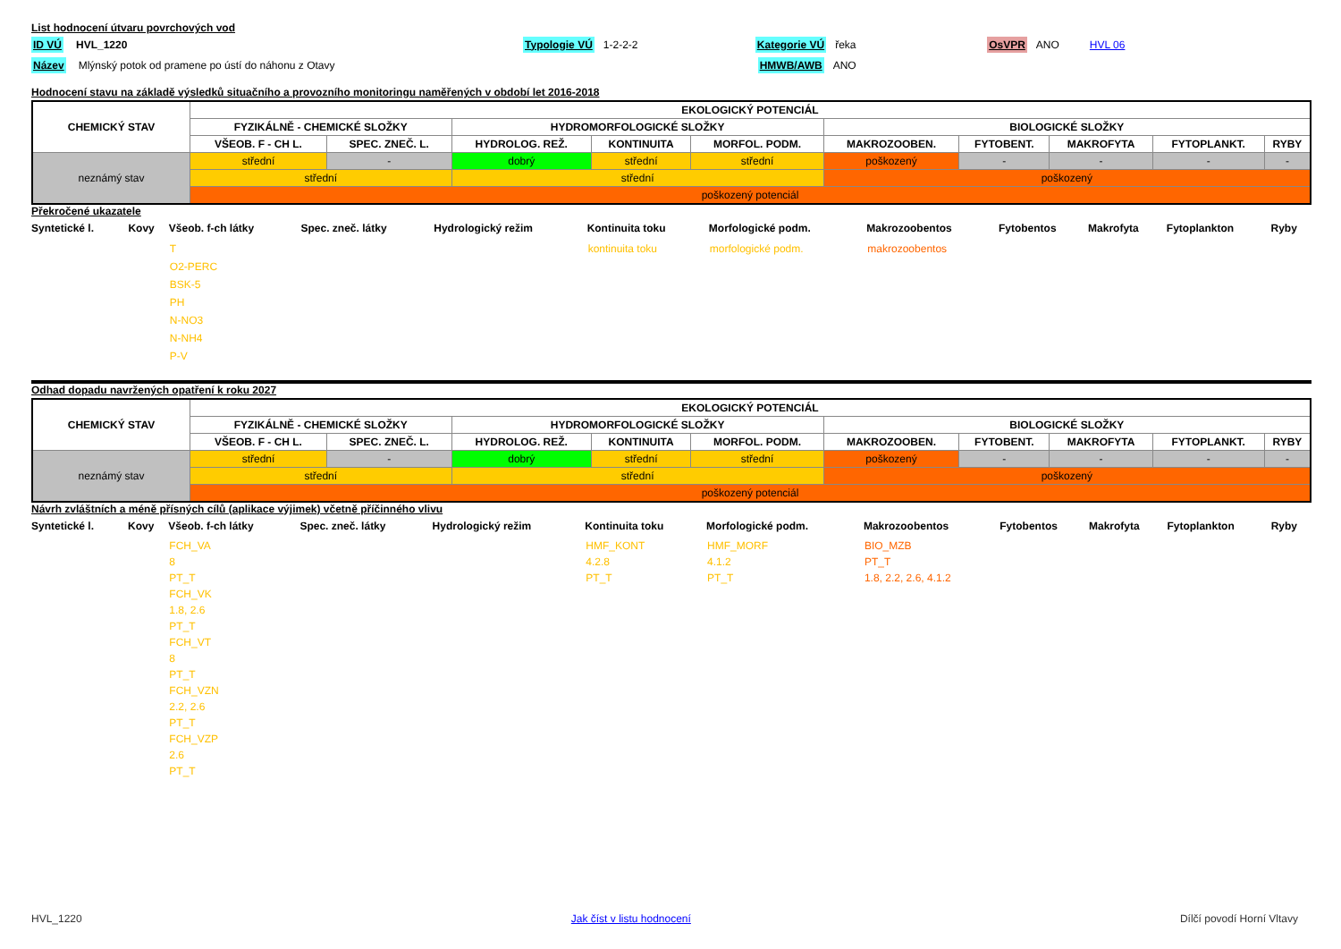List hodnocení útvaru povrchových vod
ID VÚ HVL_1220 Typologie VÚ 1-2-2-2 Kategorie VÚ řeka OsVPR ANO HVL 06
Název Mlýnský potok od pramene po ústí do náhonu z Otavy HMWB/AWB ANO
Hodnocení stavu na základě výsledků situačního a provozního monitoringu naměřených v období let 2016-2018
| CHEMICKÝ STAV | EKOLOGICKÝ POTENCIÁL | | | | | | | | | |
| | FYZIKÁLNĚ - CHEMICKÉ SLOŽKY | | HYDROMORFOLOGICKÉ SLOŽKY | | | BIOLOGICKÉ SLOŽKY | | | | |
| | VŠEOB. F - CH L. | SPEC. ZNEČ. L. | HYDROLOG. REŽ. | KONTINUITA | MORFOL. PODM. | MAKROZOOBEN. | FYTOBENT. | MAKROFYTA | FYTOPLANKT. | RYBY |
| neznámý stav | střední | - | dobrý | střední | střední | poškozený | - | - | - | - |
| | střední | | střední | | | poškozený | | | | |
| | poškozený potenciál | | | | | | | | | |
Překročené ukazatele
| Syntetické l. | Kovy | Všeob. f-ch látky | Spec. zneč. látky | Hydrologický režim | Kontinuita toku | Morfologické podm. | Makrozoobentos | Fytobentos | Makrofyta | Fytoplankton | Ryby |
| --- | --- | --- | --- | --- | --- | --- | --- | --- | --- | --- | --- |
| | | T O2-PERC BSK-5 PH N-NO3 N-NH4 P-V | | | kontinuita toku | morfologické podm. | makrozoobentos | | | | |
Odhad dopadu navržených opatření k roku 2027
| CHEMICKÝ STAV | EKOLOGICKÝ POTENCIÁL | | | | | | | | | |
| | FYZIKÁLNĚ - CHEMICKÉ SLOŽKY | | HYDROMORFOLOGICKÉ SLOŽKY | | | BIOLOGICKÉ SLOŽKY | | | | |
| | VŠEOB. F - CH L. | SPEC. ZNEČ. L. | HYDROLOG. REŽ. | KONTINUITA | MORFOL. PODM. | MAKROZOOBEN. | FYTOBENT. | MAKROFYTA | FYTOPLANKT. | RYBY |
| neznámý stav | střední | - | dobrý | střední | střední | poškozený | - | - | - | - |
| | střední | | střední | | | poškozený | | | | |
| | poškozený potenciál | | | | | | | | | |
Návrh zvláštních a méně přísných cílů (aplikace výjimek) včetně příčinného vlivu
| Syntetické l. | Kovy | Všeob. f-ch látky | Spec. zneč. látky | Hydrologický režim | Kontinuita toku | Morfologické podm. | Makrozoobentos | Fytobentos | Makrofyta | Fytoplankton | Ryby |
| --- | --- | --- | --- | --- | --- | --- | --- | --- | --- | --- | --- |
| | | FCH_VA 8 PT_T FCH_VK 1.8, 2.6 PT_T FCH_VT 8 PT_T FCH_VZN 2.2, 2.6 PT_T FCH_VZP 2.6 PT_T | | | HMF_KONT 4.2.8 PT_T | HMF_MORF 4.1.2 PT_T | BIO_MZB PT_T 1.8, 2.2, 2.6, 4.1.2 | | | | |
HVL_1220 Jak číst v listu hodnocení Dílčí povodí Horní Vltavy